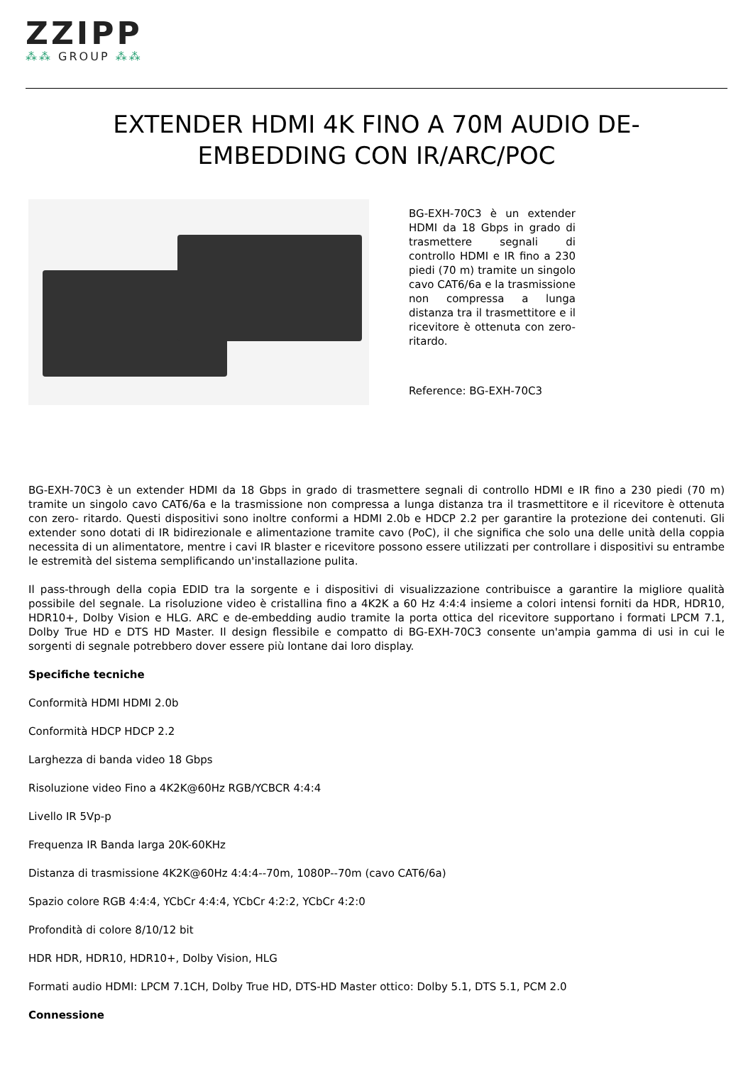ZZIPP
⁂⁂ GROUP ⁂⁂
EXTENDER HDMI 4K FINO A 70M AUDIO DE-EMBEDDING CON IR/ARC/POC
BG-EXH-70C3 è un extender HDMI da 18 Gbps in grado di trasmettere segnali di controllo HDMI e IR fino a 230 piedi (70 m) tramite un singolo cavo CAT6/6a e la trasmissione non compressa a lunga distanza tra il trasmettitore e il ricevitore è ottenuta con zero- ritardo.
Reference: BG-EXH-70C3
BG-EXH-70C3 è un extender HDMI da 18 Gbps in grado di trasmettere segnali di controllo HDMI e IR fino a 230 piedi (70 m) tramite un singolo cavo CAT6/6a e la trasmissione non compressa a lunga distanza tra il trasmettitore e il ricevitore è ottenuta con zero- ritardo. Questi dispositivi sono inoltre conformi a HDMI 2.0b e HDCP 2.2 per garantire la protezione dei contenuti. Gli extender sono dotati di IR bidirezionale e alimentazione tramite cavo (PoC), il che significa che solo una delle unità della coppia necessita di un alimentatore, mentre i cavi IR blaster e ricevitore possono essere utilizzati per controllare i dispositivi su entrambe le estremità del sistema semplificando un'installazione pulita.
Il pass-through della copia EDID tra la sorgente e i dispositivi di visualizzazione contribuisce a garantire la migliore qualità possibile del segnale. La risoluzione video è cristallina fino a 4K2K a 60 Hz 4:4:4 insieme a colori intensi forniti da HDR, HDR10, HDR10+, Dolby Vision e HLG. ARC e de-embedding audio tramite la porta ottica del ricevitore supportano i formati LPCM 7.1, Dolby True HD e DTS HD Master. Il design flessibile e compatto di BG-EXH-70C3 consente un'ampia gamma di usi in cui le sorgenti di segnale potrebbero dover essere più lontane dai loro display.
Specifiche tecniche
Conformità HDMI HDMI 2.0b
Conformità HDCP HDCP 2.2
Larghezza di banda video 18 Gbps
Risoluzione video Fino a 4K2K@60Hz RGB/YCBCR 4:4:4
Livello IR 5Vp-p
Frequenza IR Banda larga 20K-60KHz
Distanza di trasmissione 4K2K@60Hz 4:4:4--70m, 1080P--70m (cavo CAT6/6a)
Spazio colore RGB 4:4:4, YCbCr 4:4:4, YCbCr 4:2:2, YCbCr 4:2:0
Profondità di colore 8/10/12 bit
HDR HDR, HDR10, HDR10+, Dolby Vision, HLG
Formati audio HDMI: LPCM 7.1CH, Dolby True HD, DTS-HD Master ottico: Dolby 5.1, DTS 5.1, PCM 2.0
Connessione